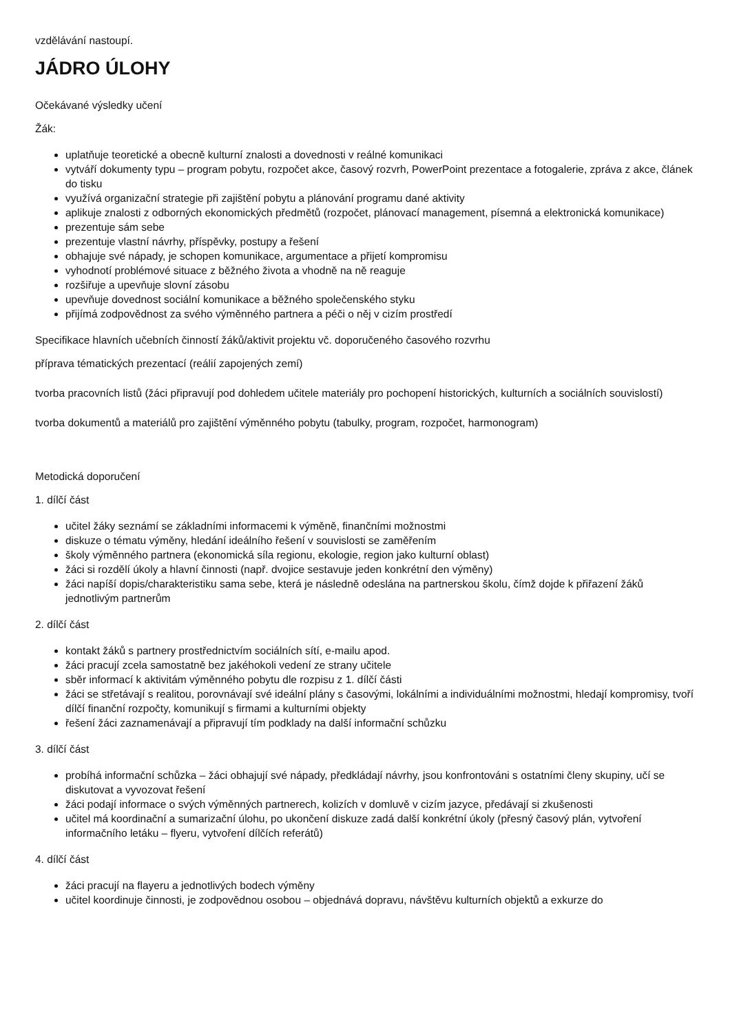vzdělávání nastoupí.
JÁDRO ÚLOHY
Očekávané výsledky učení
Žák:
uplatňuje teoretické a obecně kulturní znalosti a dovednosti v reálné komunikaci
vytváří dokumenty typu – program pobytu, rozpočet akce, časový rozvrh, PowerPoint prezentace a fotogalerie, zpráva z akce, článek do tisku
využívá organizační strategie při zajištění pobytu a plánování programu dané aktivity
aplikuje znalosti z odborných ekonomických předmětů (rozpočet, plánovací management, písemná a elektronická komunikace)
prezentuje sám sebe
prezentuje vlastní návrhy, příspěvky, postupy a řešení
obhajuje své nápady, je schopen komunikace, argumentace a přijetí kompromisu
vyhodnotí problémové situace z běžného života a vhodně na ně reaguje
rozšiřuje a upevňuje slovní zásobu
upevňuje dovednost sociální komunikace a běžného společenského styku
přijímá zodpovědnost za svého výměnného partnera a péči o něj v cizím prostředí
Specifikace hlavních učebních činností žáků/aktivit projektu vč. doporučeného časového rozvrhu
příprava tématických prezentací (reálií zapojených zemí)
tvorba pracovních listů (žáci připravují pod dohledem učitele materiály pro pochopení historických, kulturních a sociálních souvislostí)
tvorba dokumentů a materiálů pro zajištění výměnného pobytu (tabulky, program, rozpočet, harmonogram)
Metodická doporučení
1. dílčí část
učitel žáky seznámí se základními informacemi k výměně, finančními možnostmi
diskuze o tématu výměny, hledání ideálního řešení v souvislosti se zaměřením
školy výměnného partnera (ekonomická síla regionu, ekologie, region jako kulturní oblast)
žáci si rozdělí úkoly a hlavní činnosti (např. dvojice sestavuje jeden konkrétní den výměny)
žáci napíší dopis/charakteristiku sama sebe, která je následně odeslána na partnerskou školu, čímž dojde k přiřazení žáků jednotlivým partnerům
2. dílčí část
kontakt žáků s partnery prostřednictvím sociálních sítí, e-mailu apod.
žáci pracují zcela samostatně bez jakéhokoli vedení ze strany učitele
sběr informací k aktivitám výměnného pobytu dle rozpisu z 1. dílčí části
žáci se střetávají s realitou, porovnávají své ideální plány s časovými, lokálními a individuálními možnostmi, hledají kompromisy, tvoří dílčí finanční rozpočty, komunikují s firmami a kulturními objekty
řešení žáci zaznamenávají a připravují tím podklady na další informační schůzku
3. dílčí část
probíhá informační schůzka – žáci obhajují své nápady, předkládají návrhy, jsou konfrontováni s ostatními členy skupiny, učí se diskutovat a vyvozovat řešení
žáci podají informace o svých výměnných partnerech, kolizích v domluvě v cizím jazyce, předávají si zkušenosti
učitel má koordinační a sumarizační úlohu, po ukončení diskuze zadá další konkrétní úkoly (přesný časový plán, vytvoření informačního letáku – flyeru, vytvoření dílčích referátů)
4. dílčí část
žáci pracují na flayeru a jednotlivých bodech výměny
učitel koordinuje činnosti, je zodpovědnou osobou – objednává dopravu, návštěvu kulturních objektů a exkurze do